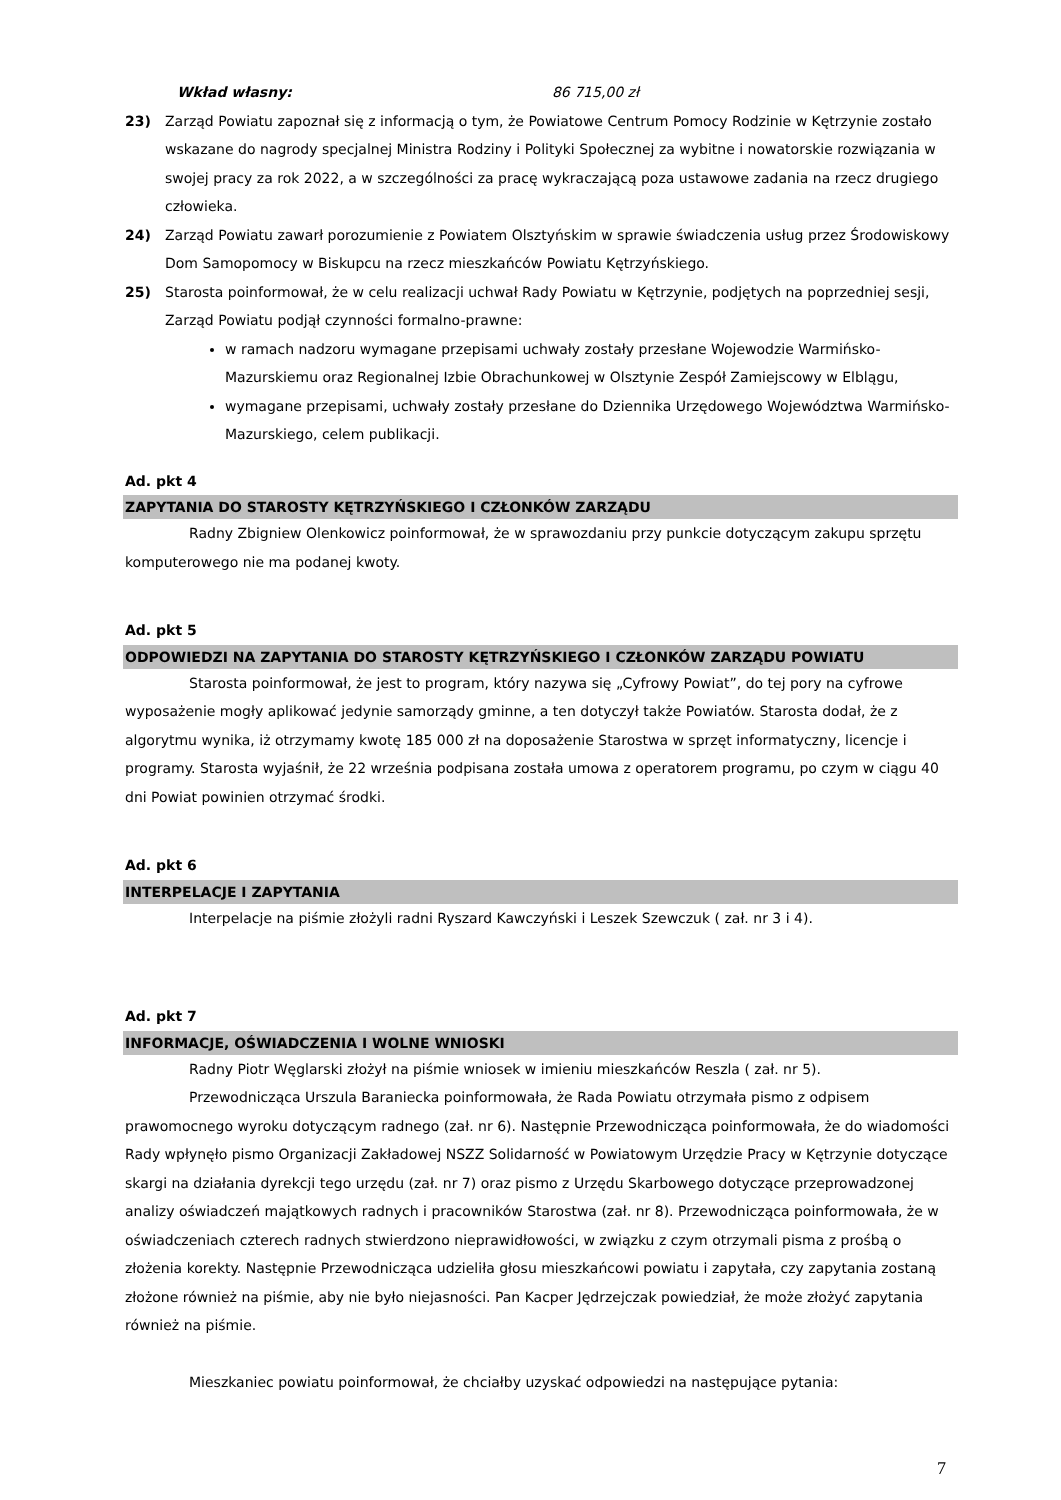Wkład własny: 86 715,00 zł
23) Zarząd Powiatu zapoznał się z informacją o tym, że Powiatowe Centrum Pomocy Rodzinie w Kętrzynie zostało wskazane do nagrody specjalnej Ministra Rodziny i Polityki Społecznej za wybitne i nowatorskie rozwiązania w swojej pracy za rok 2022, a w szczególności za pracę wykraczającą poza ustawowe zadania na rzecz drugiego człowieka.
24) Zarząd Powiatu zawarł porozumienie z Powiatem Olsztyńskim w sprawie świadczenia usług przez Środowiskowy Dom Samopomocy w Biskupcu na rzecz mieszkańców Powiatu Kętrzyńskiego.
25) Starosta poinformował, że w celu realizacji uchwał Rady Powiatu w Kętrzynie, podjętych na poprzedniej sesji, Zarząd Powiatu podjął czynności formalno-prawne:
w ramach nadzoru wymagane przepisami uchwały zostały przesłane Wojewodzie Warmińsko-Mazurskiemu oraz Regionalnej Izbie Obrachunkowej w Olsztynie Zespół Zamiejscowy w Elblągu,
wymagane przepisami, uchwały zostały przesłane do Dziennika Urzędowego Województwa Warmińsko-Mazurskiego, celem publikacji.
Ad. pkt 4
ZAPYTANIA DO STAROSTY KĘTRZYŃSKIEGO I CZŁONKÓW ZARZĄDU
Radny Zbigniew Olenkowicz poinformował, że w sprawozdaniu przy punkcie dotyczącym zakupu sprzętu komputerowego nie ma podanej kwoty.
Ad. pkt 5
ODPOWIEDZI NA ZAPYTANIA DO STAROSTY KĘTRZYŃSKIEGO I CZŁONKÓW ZARZĄDU POWIATU
Starosta poinformował, że jest to program, który nazywa się „Cyfrowy Powiat”, do tej pory na cyfrowe wyposażenie mogły aplikować jedynie samorządy gminne, a ten dotyczył także Powiatów. Starosta dodał, że z algorytmu wynika, iż otrzymamy kwotę 185 000 zł na doposażenie Starostwa w sprzęt informatyczny, licencje i programy. Starosta wyjaśnił, że 22 września podpisana została umowa z operatorem programu, po czym w ciągu 40 dni Powiat powinien otrzymać środki.
Ad. pkt 6
INTERPELACJE I ZAPYTANIA
Interpelacje na piśmie złożyli radni Ryszard Kawczyński i Leszek Szewczuk ( zał. nr 3 i 4).
Ad. pkt 7
INFORMACJE, OŚWIADCZENIA I WOLNE WNIOSKI
Radny Piotr Węglarski złożył na piśmie wniosek w imieniu mieszkańców Reszla ( zał. nr 5).
Przewodnicząca Urszula Baraniecka poinformowała, że Rada Powiatu otrzymała pismo z odpisem prawomocnego wyroku dotyczącym radnego (zał. nr 6). Następnie Przewodnicząca poinformowała, że do wiadomości Rady wpłynęło pismo Organizacji Zakładowej NSZZ Solidarność w Powiatowym Urzędzie Pracy w Kętrzynie dotyczące skargi na działania dyrekcji tego urzędu (zał. nr 7) oraz pismo z Urzędu Skarbowego dotyczące przeprowadzonej analizy oświadczeń majątkowych radnych i pracowników Starostwa (zał. nr 8). Przewodnicząca poinformowała, że w oświadczeniach czterech radnych stwierdzono nieprawidłowości, w związku z czym otrzymali pisma z prośbą o złożenia korekty. Następnie Przewodnicząca udzieliła głosu mieszkańcowi powiatu i zapytała, czy zapytania zostaną złożone również na piśmie, aby nie było niejasności. Pan Kacper Jędrzejczak powiedział, że może złożyć zapytania również na piśmie.
Mieszkaniec powiatu poinformował, że chciałby uzyskać odpowiedzi na następujące pytania:
7